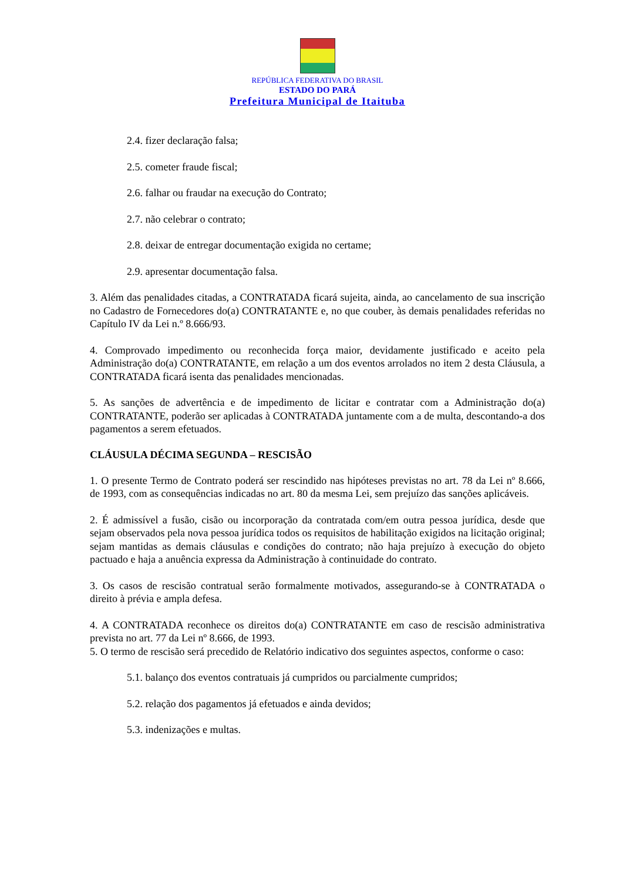REPÚBLICA FEDERATIVA DO BRASIL
ESTADO DO PARÁ
Prefeitura Municipal de Itaituba
2.4. fizer declaração falsa;
2.5. cometer fraude fiscal;
2.6. falhar ou fraudar na execução do Contrato;
2.7. não celebrar o contrato;
2.8. deixar de entregar documentação exigida no certame;
2.9. apresentar documentação falsa.
3. Além das penalidades citadas, a CONTRATADA ficará sujeita, ainda, ao cancelamento de sua inscrição no Cadastro de Fornecedores do(a) CONTRATANTE e, no que couber, às demais penalidades referidas no Capítulo IV da Lei n.º 8.666/93.
4. Comprovado impedimento ou reconhecida força maior, devidamente justificado e aceito pela Administração do(a) CONTRATANTE, em relação a um dos eventos arrolados no item 2 desta Cláusula, a CONTRATADA ficará isenta das penalidades mencionadas.
5. As sanções de advertência e de impedimento de licitar e contratar com a Administração do(a) CONTRATANTE, poderão ser aplicadas à CONTRATADA juntamente com a de multa, descontando-a dos pagamentos a serem efetuados.
CLÁUSULA DÉCIMA SEGUNDA – RESCISÃO
1. O presente Termo de Contrato poderá ser rescindido nas hipóteses previstas no art. 78 da Lei nº 8.666, de 1993, com as consequências indicadas no art. 80 da mesma Lei, sem prejuízo das sanções aplicáveis.
2. É admissível a fusão, cisão ou incorporação da contratada com/em outra pessoa jurídica, desde que sejam observados pela nova pessoa jurídica todos os requisitos de habilitação exigidos na licitação original; sejam mantidas as demais cláusulas e condições do contrato; não haja prejuízo à execução do objeto pactuado e haja a anuência expressa da Administração à continuidade do contrato.
3. Os casos de rescisão contratual serão formalmente motivados, assegurando-se à CONTRATADA o direito à prévia e ampla defesa.
4. A CONTRATADA reconhece os direitos do(a) CONTRATANTE em caso de rescisão administrativa prevista no art. 77 da Lei nº 8.666, de 1993.
5. O termo de rescisão será precedido de Relatório indicativo dos seguintes aspectos, conforme o caso:
5.1. balanço dos eventos contratuais já cumpridos ou parcialmente cumpridos;
5.2. relação dos pagamentos já efetuados e ainda devidos;
5.3. indenizações e multas.